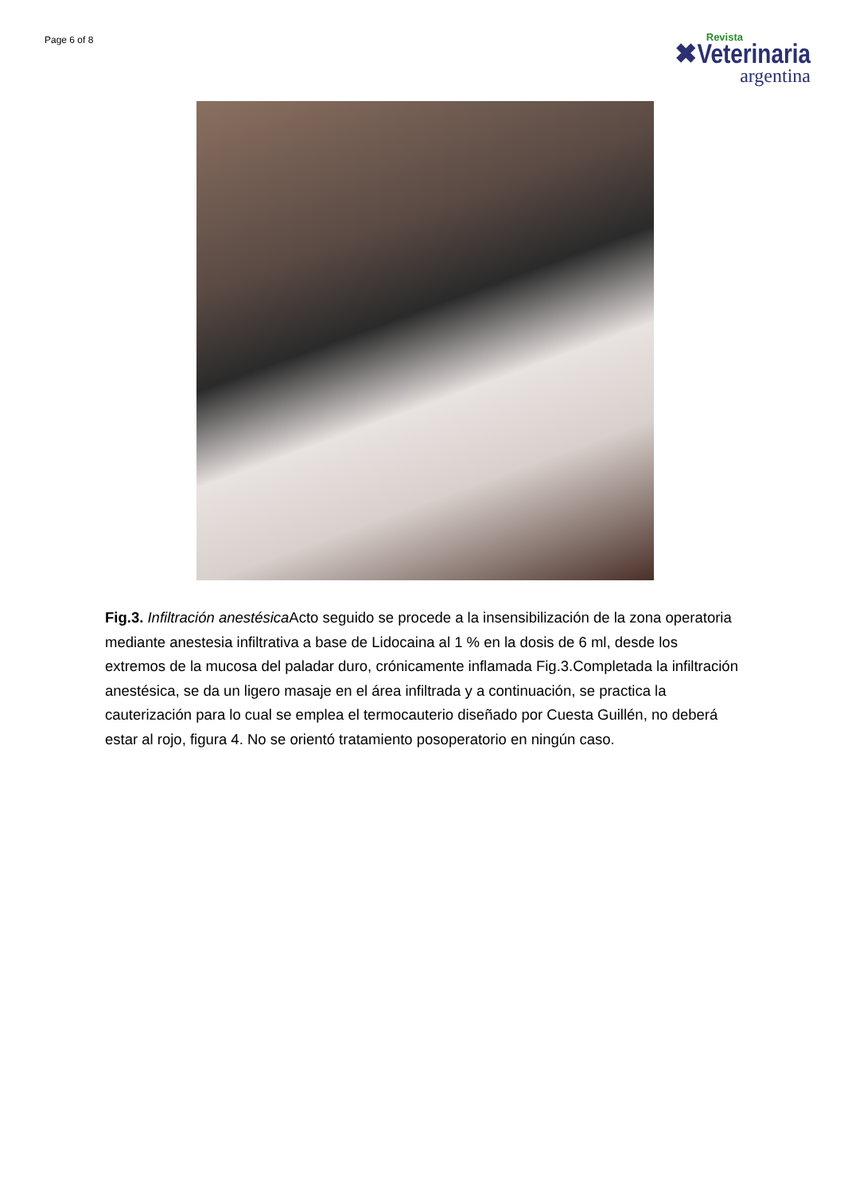Page 6 of 8
Revista
✖Veterinaria
argentina
Fig.3. Infiltración anestésica Acto seguido se procede a la insensibilización de la zona operatoria mediante anestesia infiltrativa a base de Lidocaina al 1 % en la dosis de 6 ml, desde los extremos de la mucosa del paladar duro, crónicamente inflamada Fig.3.Completada la infiltración anestésica, se da un ligero masaje en el área infiltrada y a continuación, se practica la cauterización para lo cual se emplea el termocauterio diseñado por Cuesta Guillén, no deberá estar al rojo, figura 4. No se orientó tratamiento posoperatorio en ningún caso.